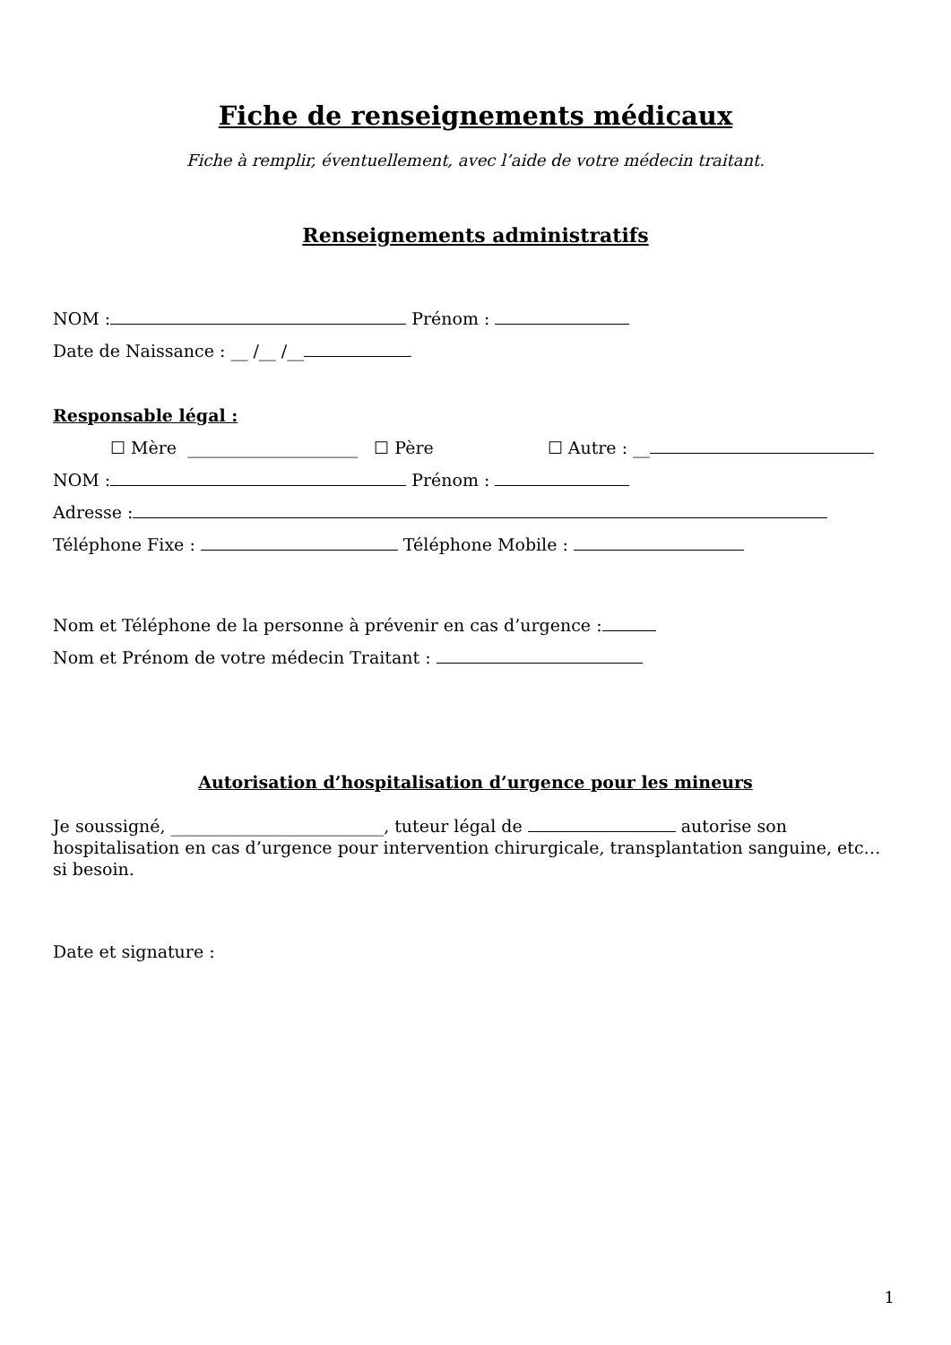Fiche de renseignements médicaux
Fiche à remplir, éventuellement, avec l’aide de votre médecin traitant.
Renseignements administratifs
NOM : Prénom :
Date de Naissance : __ /__ /__
Responsable légal :
☐ Mère ____________________ ☐ Père ☐ Autre : __
NOM : Prénom :
Adresse :
Téléphone Fixe : Téléphone Mobile :
Nom et Téléphone de la personne à prévenir en cas d’urgence :
Nom et Prénom de votre médecin Traitant :
Autorisation d’hospitalisation d’urgence pour les mineurs
Je soussigné, _________________________, tuteur légal de autorise son hospitalisation en cas d’urgence pour intervention chirurgicale, transplantation sanguine, etc… si besoin.
Date et signature :
1